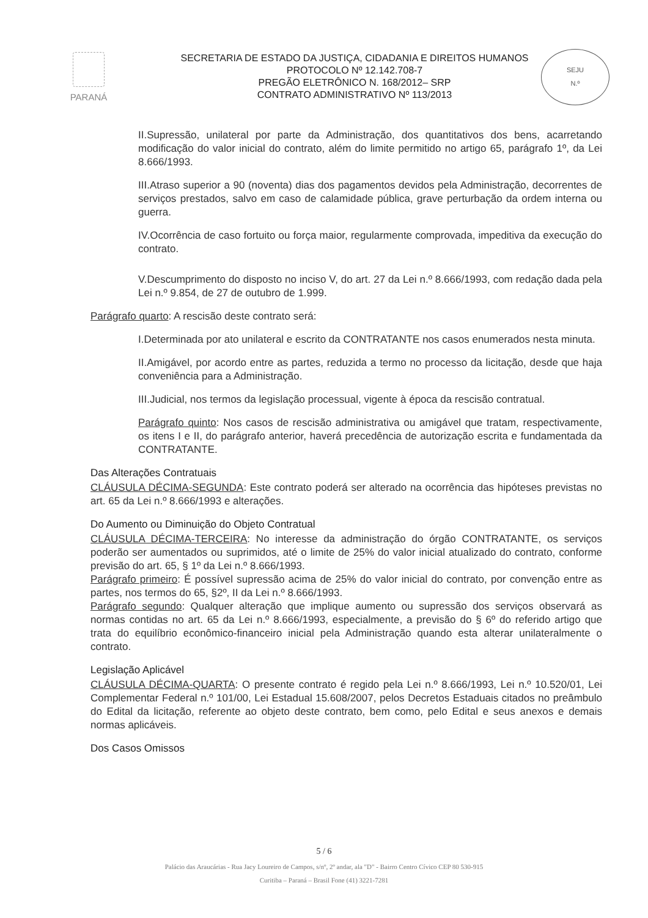PARANÁ
SECRETARIA DE ESTADO DA JUSTIÇA, CIDADANIA E DIREITOS HUMANOS
PROTOCOLO Nº 12.142.708-7
PREGÃO ELETRÔNICO N. 168/2012– SRP
CONTRATO ADMINISTRATIVO Nº 113/2013
SEJU
N.º
II.Supressão, unilateral por parte da Administração, dos quantitativos dos bens, acarretando modificação do valor inicial do contrato, além do limite permitido no artigo 65, parágrafo 1º, da Lei 8.666/1993.
III.Atraso superior a 90 (noventa) dias dos pagamentos devidos pela Administração, decorrentes de serviços prestados, salvo em caso de calamidade pública, grave perturbação da ordem interna ou guerra.
IV.Ocorrência de caso fortuito ou força maior, regularmente comprovada, impeditiva da execução do contrato.
V.Descumprimento do disposto no inciso V, do art. 27 da Lei n.º 8.666/1993, com redação dada pela Lei n.º 9.854, de 27 de outubro de 1.999.
Parágrafo quarto: A rescisão deste contrato será:
I.Determinada por ato unilateral e escrito da CONTRATANTE nos casos enumerados nesta minuta.
II.Amigável, por acordo entre as partes, reduzida a termo no processo da licitação, desde que haja conveniência para a Administração.
III.Judicial, nos termos da legislação processual, vigente à época da rescisão contratual.
Parágrafo quinto: Nos casos de rescisão administrativa ou amigável que tratam, respectivamente, os itens I e II, do parágrafo anterior, haverá precedência de autorização escrita e fundamentada da CONTRATANTE.
Das Alterações Contratuais
CLÁUSULA DÉCIMA-SEGUNDA: Este contrato poderá ser alterado na ocorrência das hipóteses previstas no art. 65 da Lei n.º 8.666/1993 e alterações.
Do Aumento ou Diminuição do Objeto Contratual
CLÁUSULA DÉCIMA-TERCEIRA: No interesse da administração do órgão CONTRATANTE, os serviços poderão ser aumentados ou suprimidos, até o limite de 25% do valor inicial atualizado do contrato, conforme previsão do art. 65, § 1º da Lei n.º 8.666/1993.
Parágrafo primeiro: É possível supressão acima de 25% do valor inicial do contrato, por convenção entre as partes, nos termos do 65, §2º, II da Lei n.º 8.666/1993.
Parágrafo segundo: Qualquer alteração que implique aumento ou supressão dos serviços observará as normas contidas no art. 65 da Lei n.º 8.666/1993, especialmente, a previsão do § 6º do referido artigo que trata do equilíbrio econômico-financeiro inicial pela Administração quando esta alterar unilateralmente o contrato.
Legislação Aplicável
CLÁUSULA DÉCIMA-QUARTA: O presente contrato é regido pela Lei n.º 8.666/1993, Lei n.º 10.520/01, Lei Complementar Federal n.º 101/00, Lei Estadual 15.608/2007, pelos Decretos Estaduais citados no preâmbulo do Edital da licitação, referente ao objeto deste contrato, bem como, pelo Edital e seus anexos e demais normas aplicáveis.
Dos Casos Omissos
5 / 6
Palácio das Araucárias - Rua Jacy Loureiro de Campos, s/nº, 2º andar, ala "D" - Bairro Centro Cívico CEP 80 530-915
Curitiba – Paraná – Brasil Fone (41) 3221-7281